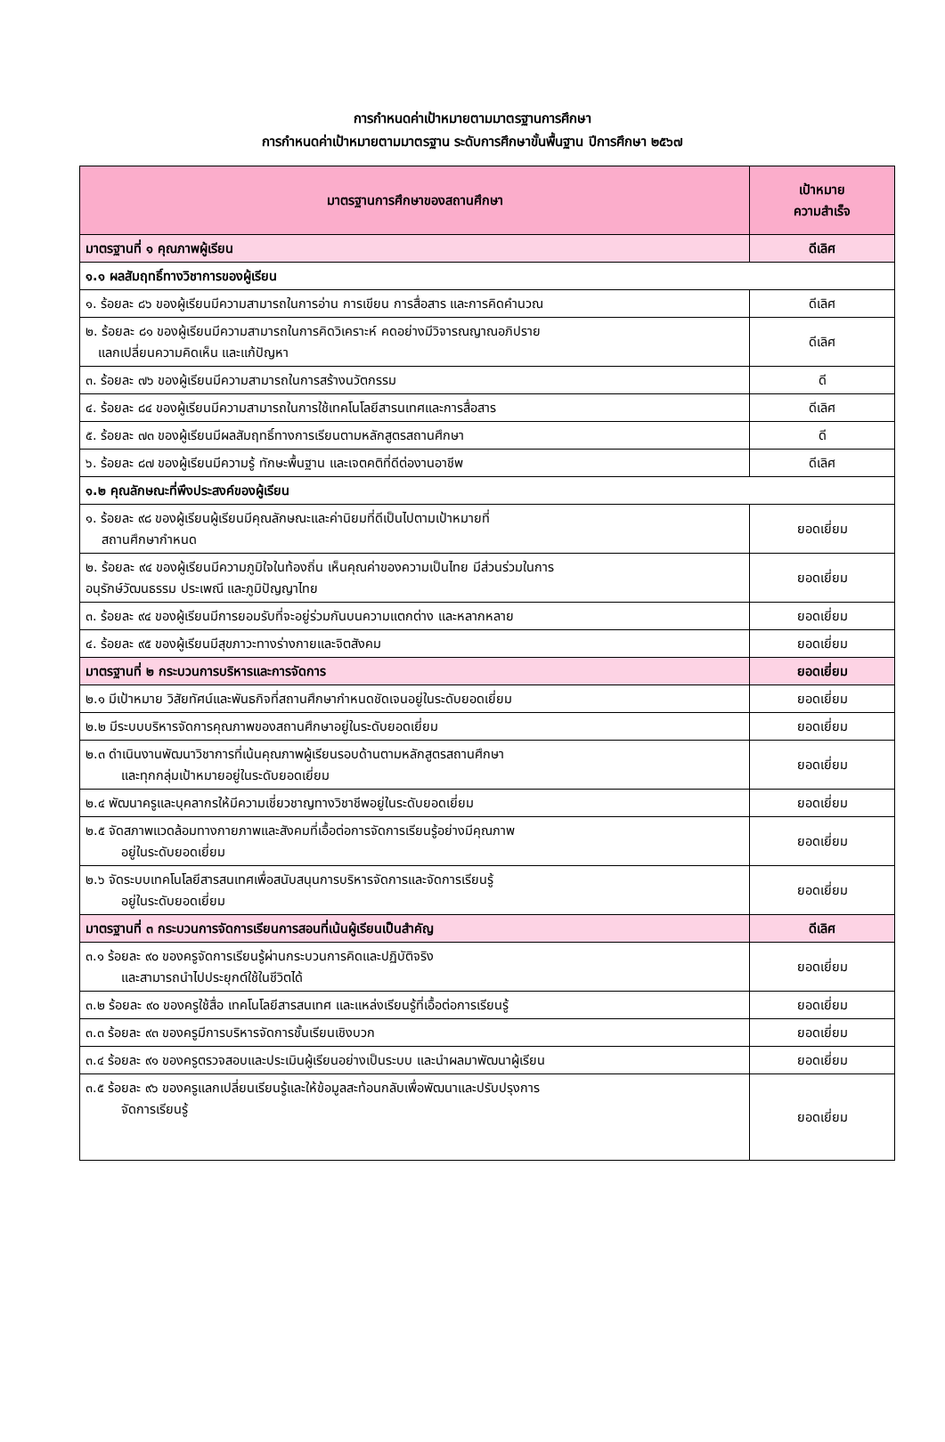การกำหนดค่าเป้าหมายตามมาตรฐานการศึกษา
การกำหนดค่าเป้าหมายตามมาตรฐาน ระดับการศึกษาขั้นพื้นฐาน ปีการศึกษา ๒๕๖๗
| มาตรฐานการศึกษาของสถานศึกษา | เป้าหมาย ความสำเร็จ |
| --- | --- |
| มาตรฐานที่ ๑ คุณภาพผู้เรียน | ดีเลิศ |
| ๑.๑ ผลสัมฤทธิ์ทางวิชาการของผู้เรียน | |
| ๑. ร้อยละ ๘๖ ของผู้เรียนมีความสามารถในการอ่าน การเขียน การสื่อสาร และการคิดคำนวณ | ดีเลิศ |
| ๒. ร้อยละ ๘๑ ของผู้เรียนมีความสามารถในการคิดวิเคราะห์ คดอย่างมีวิจารณญาณอภิปราย แลกเปลี่ยนความคิดเห็น และแก้ปัญหา | ดีเลิศ |
| ๓. ร้อยละ ๗๖ ของผู้เรียนมีความสามารถในการสร้างนวัตกรรม | ดี |
| ๔. ร้อยละ ๘๔ ของผู้เรียนมีความสามารถในการใช้เทคโนโลยีสารนเทศและการสื่อสาร | ดีเลิศ |
| ๕. ร้อยละ ๗๓ ของผู้เรียนมีผลสัมฤทธิ์ทางการเรียนตามหลักสูตรสถานศึกษา | ดี |
| ๖. ร้อยละ ๘๗ ของผู้เรียนมีความรู้ ทักษะพื้นฐาน และเจตคติที่ดีต่องานอาชีพ | ดีเลิศ |
| ๑.๒ คุณลักษณะที่พึงประสงค์ของผู้เรียน | |
| ๑. ร้อยละ ๙๘ ของผู้เรียนผู้เรียนมีคุณลักษณะและค่านิยมที่ดีเป็นไปตามเป้าหมายที่ สถานศึกษากำหนด | ยอดเยี่ยม |
| ๒. ร้อยละ ๙๔ ของผู้เรียนมีความภูมิใจในท้องถิ่น เห็นคุณค่าของความเป็นไทย มีส่วนร่วมในการ อนุรักษ์วัฒนธรรม ประเพณี และภูมิปัญญาไทย | ยอดเยี่ยม |
| ๓. ร้อยละ ๙๔ ของผู้เรียนมีการยอมรับที่จะอยู่ร่วมกันบนความแตกต่าง และหลากหลาย | ยอดเยี่ยม |
| ๔. ร้อยละ ๙๕ ของผู้เรียนมีสุขภาวะทางร่างกายและจิตสังคม | ยอดเยี่ยม |
| มาตรฐานที่ ๒ กระบวนการบริหารและการจัดการ | ยอดเยี่ยม |
| ๒.๑ มีเป้าหมาย วิสัยทัศน์และพันธกิจที่สถานศึกษากำหนดชัดเจนอยู่ในระดับยอดเยี่ยม | ยอดเยี่ยม |
| ๒.๒ มีระบบบริหารจัดการคุณภาพของสถานศึกษาอยู่ในระดับยอดเยี่ยม | ยอดเยี่ยม |
| ๒.๓ ดำเนินงานพัฒนาวิชาการที่เน้นคุณภาพผู้เรียนรอบด้านตามหลักสูตรสถานศึกษา และทุกกลุ่มเป้าหมายอยู่ในระดับยอดเยี่ยม | ยอดเยี่ยม |
| ๒.๔ พัฒนาครูและบุคลากรให้มีความเชี่ยวชาญทางวิชาชีพอยู่ในระดับยอดเยี่ยม | ยอดเยี่ยม |
| ๒.๕ จัดสภาพแวดล้อมทางกายภาพและสังคมที่เอื้อต่อการจัดการเรียนรู้อย่างมีคุณภาพ อยู่ในระดับยอดเยี่ยม | ยอดเยี่ยม |
| ๒.๖ จัดระบบเทคโนโลยีสารสนเทศเพื่อสนับสนุนการบริหารจัดการและจัดการเรียนรู้ อยู่ในระดับยอดเยี่ยม | ยอดเยี่ยม |
| มาตรฐานที่ ๓ กระบวนการจัดการเรียนการสอนที่เน้นผู้เรียนเป็นสำคัญ | ดีเลิศ |
| ๓.๑ ร้อยละ ๙๐ ของครูจัดการเรียนรู้ผ่านกระบวนการคิดและปฏิบัติจริง และสามารถนำไปประยุกต์ใช้ในชีวิตได้ | ยอดเยี่ยม |
| ๓.๒ ร้อยละ ๙๐ ของครูใช้สื่อ เทคโนโลยีสารสนเทศ และแหล่งเรียนรู้ที่เอื้อต่อการเรียนรู้ | ยอดเยี่ยม |
| ๓.๓ ร้อยละ ๙๓ ของครูมีการบริหารจัดการชั้นเรียนเชิงบวก | ยอดเยี่ยม |
| ๓.๔ ร้อยละ ๙๑ ของครูตรวจสอบและประเมินผู้เรียนอย่างเป็นระบบ และนำผลมาพัฒนาผู้เรียน | ยอดเยี่ยม |
| ๓.๕ ร้อยละ ๙๖ ของครูแลกเปลี่ยนเรียนรู้และให้ข้อมูลสะท้อนกลับเพื่อพัฒนาและปรับปรุงการ จัดการเรียนรู้ | ยอดเยี่ยม |